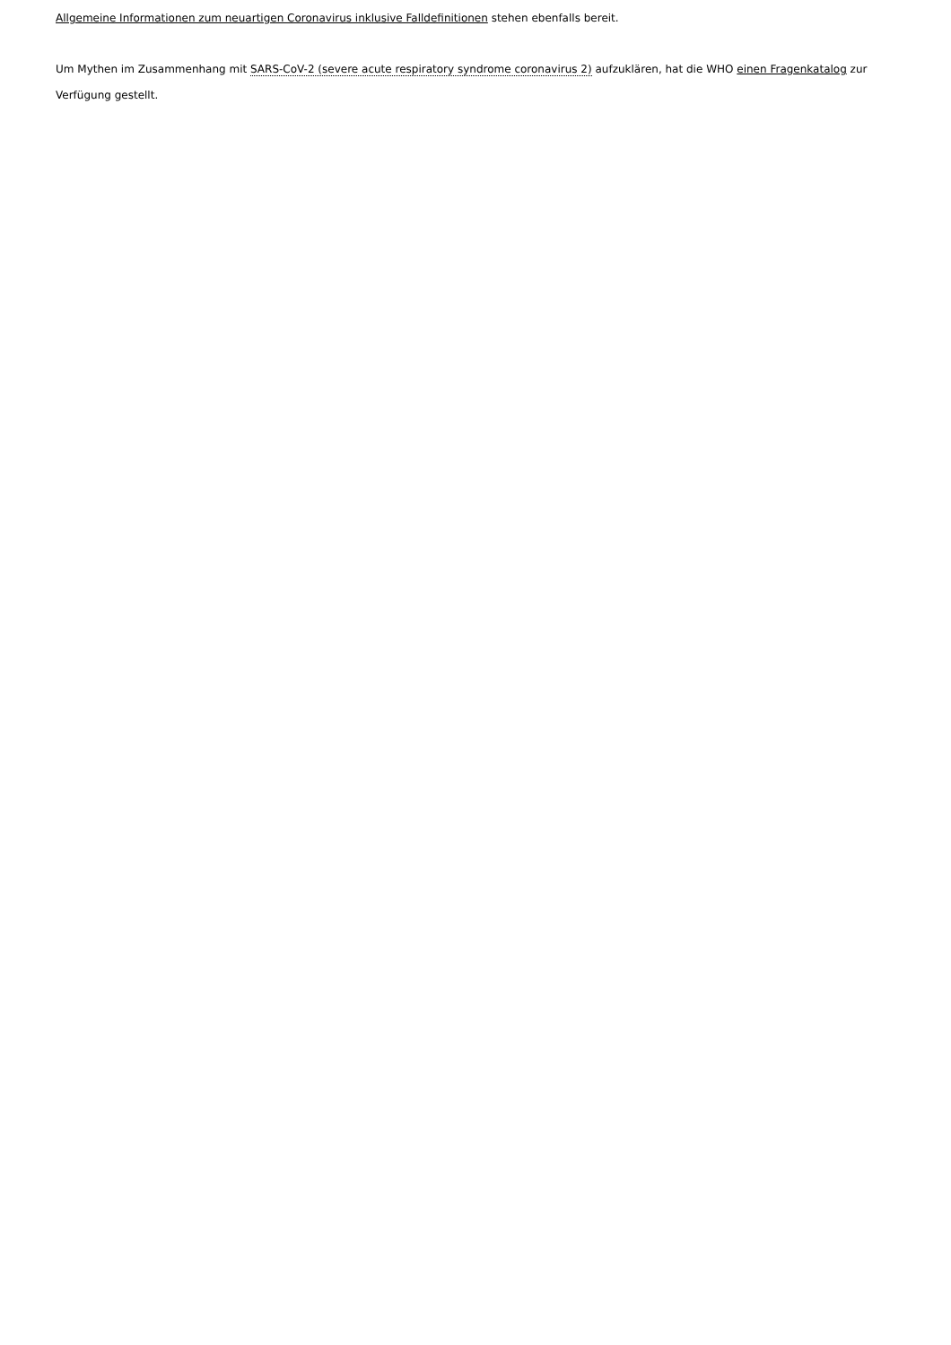Allgemeine Informationen zum neuartigen Coronavirus inklusive Falldefinitionen stehen ebenfalls bereit.
Um Mythen im Zusammenhang mit SARS-CoV-2 (severe acute respiratory syndrome coronavirus 2) aufzuklären, hat die WHO einen Fragenkatalog zur Verfügung gestellt.